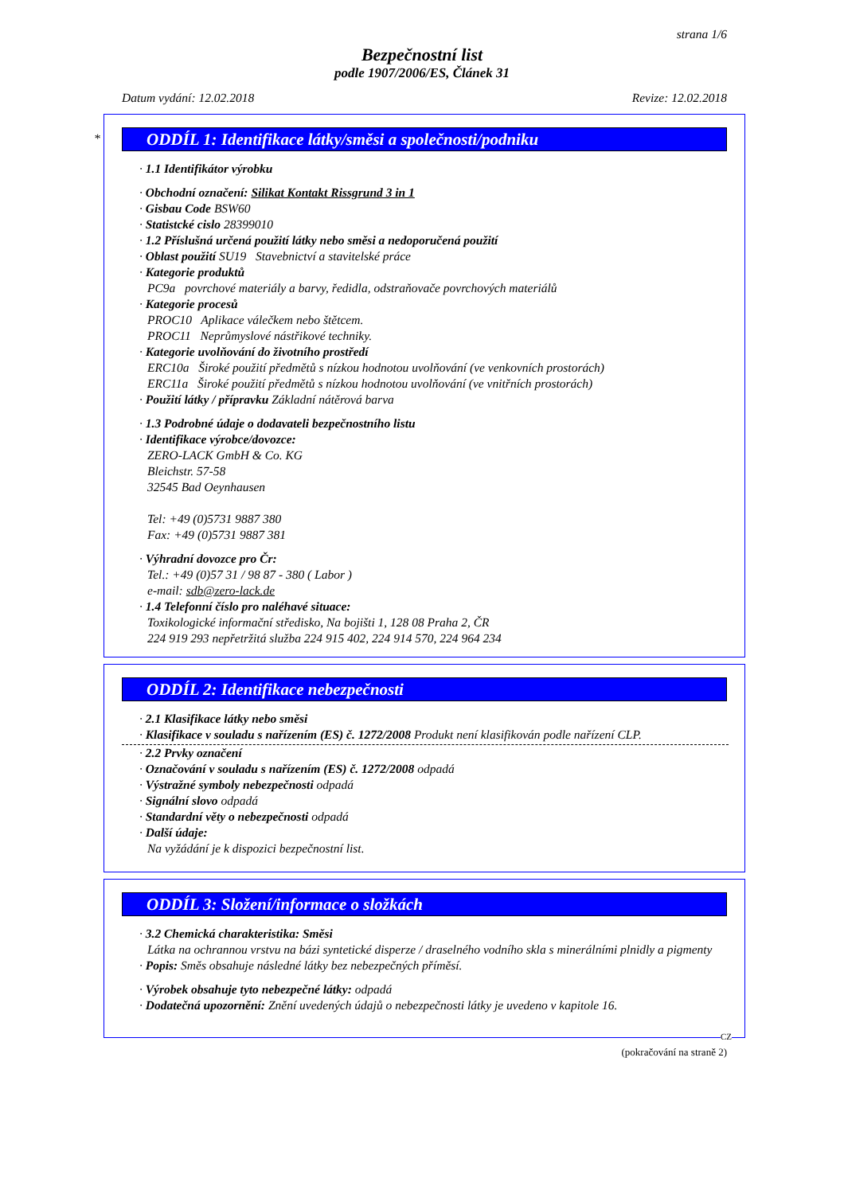strana 1/6
Bezpečnostní list
podle 1907/2006/ES, Článek 31
Datum vydání: 12.02.2018 Revize: 12.02.2018
*
ODDÍL 1: Identifikace látky/směsi a společnosti/podniku
· 1.1 Identifikátor výrobku
· Obchodní označení: Silikat Kontakt Rissgrund 3 in 1
· Gisbau Code BSW60
· Statistcké cislo 28399010
· 1.2 Příslušná určená použití látky nebo směsi a nedoporučená použití
· Oblast použití SU19 Stavebnictví a stavitelské práce
· Kategorie produktů
PC9a povrchové materiály a barvy, ředidla, odstraňovače povrchových materiálů
· Kategorie procesů
PROC10 Aplikace válečkem nebo štětcem.
PROC11 Neprůmyslové nástřikové techniky.
· Kategorie uvolňování do životního prostředí
ERC10a Široké použití předmětů s nízkou hodnotou uvolňování (ve venkovních prostorách)
ERC11a Široké použití předmětů s nízkou hodnotou uvolňování (ve vnitřních prostorách)
· Použití látky / přípravku Základní nátěrová barva
· 1.3 Podrobné údaje o dodavateli bezpečnostního listu
· Identifikace výrobce/dovozce:
ZERO-LACK GmbH & Co. KG
Bleichstr. 57-58
32545 Bad Oeynhausen
Tel: +49 (0)5731 9887 380
Fax: +49 (0)5731 9887 381
· Výhradní dovozce pro Čr:
Tel.: +49 (0)57 31 / 98 87 - 380 ( Labor )
e-mail: sdb@zero-lack.de
· 1.4 Telefonní číslo pro naléhavé situace:
Toxikologické informační středisko, Na bojišti 1, 128 08 Praha 2, ČR
224 919 293 nepřetržitá služba 224 915 402, 224 914 570, 224 964 234
ODDÍL 2: Identifikace nebezpečnosti
· 2.1 Klasifikace látky nebo směsi
· Klasifikace v souladu s nařízením (ES) č. 1272/2008 Produkt není klasifikován podle nařízení CLP.
· 2.2 Prvky označení
· Označování v souladu s nařízením (ES) č. 1272/2008 odpadá
· Výstražné symboly nebezpečnosti odpadá
· Signální slovo odpadá
· Standardní věty o nebezpečnosti odpadá
· Další údaje:
Na vyžádání je k dispozici bezpečnostní list.
ODDÍL 3: Složení/informace o složkách
· 3.2 Chemická charakteristika: Směsi
Látka na ochrannou vrstvu na bázi syntetické disperze / draselného vodního skla s minerálními plnidly a pigmenty
· Popis: Směs obsahuje následné látky bez nebezpečných příměsí.
· Výrobek obsahuje tyto nebezpečné látky: odpadá
· Dodatečná upozornění: Znění uvedených údajů o nebezpečnosti látky je uvedeno v kapitole 16.
CZ
(pokračování na straně 2)